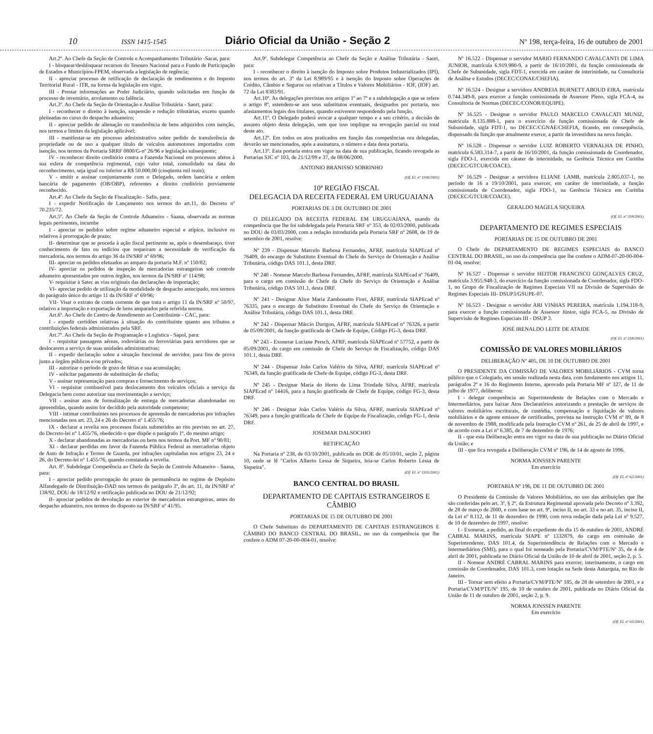10 ISSN 1415-1545 Diário Oficial da União - Seção 2 Nº 198, terça-feira, 16 de outubro de 2001
Art.2º. Ao Chefe da Seção de Controle e Acompanhamento Tributário -Sacat, para:
I - bloquear/desbloquear recursos do Tesouro Nacional para o Fundo de Participação de Estados e Municípios-FPEM, observada a legislação de regência;
II - apreciar processo de retificação de declaração de rendimentos e do Imposto Territorial Rural - ITR, na forma da legislação em vigor.
III - Prestar informações ao Poder Judiciário, quando solicitadas em função de processo de inventário, arrolamento ou falência.
Art.3º. Ao Chefe da Seção de Orientação e Análise Tributária - Saort, para:
I - reconhecer o direito à isenção, suspensão e redução tributárias, exceto quando pleiteadas no curso do despacho aduaneiro;
II - apreciar pedido de alienação ou transferência de bens adquiridos com isenção, nos termos e limites da legislação aplicável;
III - manifestar-se em processo administrativo sobre pedido de transferência de propriedade ou de uso a qualquer título de veículos automotores importados com isenção, nos termos da Portaria SRRF 0800/G-nº 26/96 e legislação subsequente;
IV - reconhecer direito creditório contra a Fazenda Nacional em processos afetos à sua esfera de competência regimental, cujo valor total, consolidado na data do reconhecimento, seja igual ou inferior a R$ 50.000,00 (cinqüenta mil reais);
V - emitir e assinar conjuntamente com o Delegado, ordem bancária e ordem bancária de pagamento (OB/OBP), referentes a direito creditório previamente reconhecido.
Art.4º. Ao Chefe da Seção de Fiscalização - Safis, para:
I - expedir Notificação de Lançamento nos termos do art.11, do Decreto nº 70.235/72.
Art.5º. Ao Chefe da Seção de Controle Aduaneiro - Saana, observada as normas legais pertinentes, incumbe
I - apreciar os pedidos sobre regime aduaneiro especial e atípico, inclusive os relativos à prorrogação de prazo;
II- determinar que se proceda à ação fiscal pertinente se, após o desembaraço, tiver conhecimento de fato ou indícios que requeiram a necessidade de verificação da mercadoria, nos termos do artigo 36 da IN/SRF nº 69/96;
III- apreciar os pedidos efetuados ao amparo da portaria M.F. nº 150/82;
IV- apreciar os pedidos de inspeção de mercadorias estrangeiras sob controle aduaneiro apresentados por outros órgãos, nos termos da IN/SRF nº 114/98;
V- requisitar à Satec as vias originais das declarações de importação;
VI- apreciar pedido de utilização da modalidade de despacho antecipado, nos termos do parágrafo único do artigo 11 da IN/SRF nº 69/96;
VII- Visar o extrato de conta corrente de que trata o artigo 11 da IN/SRF nº 50/97, relativo a importação e exportação de bens amparados pela referida norma.
Art.6º. Ao Chefe do Centro de Atendimento ao Contribuinte - CAC, para:
I - expedir certidões relativas à situação do contribuinte quanto aos tributos e contribuições federais administrados pela SRF.
Art.7º. Ao Chefe da Seção de Programação e Logística - Sapol, para:
I - requisitar passagens aéreas, rodoviárias ou ferroviárias para servidores que se deslocarem a serviço de suas unidades administrativas;
II - expedir declaração sobre a situação funcional de servidor, para fins de prova junto a órgãos públicos e/ou privados;
III - autorizar o período de gozo de férias e sua acumulação;
IV - solicitar pagamento de substituição de chefia;
V - assinar representação para compras e fornecimento de serviços;
VI - requisitar combustível para deslocamento dos veículos oficiais a serviço da Delegacia bem como autorizar sua movimentação a serviço;
VII - assinar atos de formalização de entrega de mercadorias abandonadas ou apreendidas, quando assim for decidido pela autoridade competente;
VIII - intimar contribuintes nos processos de apreensão de mercadorias por infrações mencionadas nos art. 23, 24 e 26 do Decreto nº 1.455/76;
IX - declarar a revelia nos processos fiscais submetidos ao rito previsto no art. 27, do Decreto-lei nº 1.455/76, obedecido o que dispõe o parágrafo 1º, do mesmo artigo;
X - declarar abandonadas as mercadorias ou bens nos termos da Port. MF nº 90/81;
XI - declarar perdidas em favor da Fazenda Pública Federal as mercadorias objeto de Auto de Infração e Termo de Guarda, por infrações capituladas nos artigos 23, 24 e 26, do Decreto-lei nº 1.455/76, quando constatada a revelia.
Art. 8º. Subdelegar Competência ao Chefe da Seção de Controle Aduaneiro - Saana, para:
I - apreciar pedido prorrogação do prazo de permanência no regime de Depósito Alfandegado de Distribuição-DAD nos termos do parágrafo 3º, do art. 11, da IN/SRF nº 138/92, DOU de 18/12/92 e retificação publicada no DOU de 21/12/92;
II- apreciar pedidos de devolução ao exterior de mercadorias estrangeiras, antes do despacho aduaneiro, nos termos do disposto na IN/SRF nº 41/95.
Art.9º. Subdelegar Competência ao Chefe da Seção e Análise Tributária - Saort, para:
I - reconhecer o direito à isenção do Imposto sobre Produtos Industrializados (IPI), nos termos do art. 3º da Lei 8.989/95 e à isenção do Imposto sobre Operações de Crédito, Câmbio e Seguros ou relativas a Títulos e Valores Mobiliários - IOF, (IOF) art. 72 da Lei 8383/91.
Art.10º. As delegações previstas nos artigos 1º ao 7º e a subdelegação a que se refere o artigo 8º, estendem-se aos seus substitutos eventuais, designados por portaria, nos afastamentos legais dos titulares, quando estiverem respondendo pela função.
Art.11º. O Delegado poderá avocar a qualquer tempo e a seu critério, a decisão de assunto objeto desta delegação, sem que isso implique na revogação parcial ou total deste ato.
Art.12º. Em todos os atos praticados em função das competências ora delegadas, deverão ser mencionados, após a assinatura, o número e data desta portaria.
Art.13º. Esta portaria entra em vigor na data de sua publicação, ficando revogada as Portarias SJC nº 103, de 21/12/99 e 37, de 08/06/2000.
ANTONIO BRANISSO SOBRINHO
(Of. El. nº 1100/2001)
10ª REGIÃO FISCAL
DELEGACIA DA RECEITA FEDERAL EM URUGUAIANA
PORTARIAS DE 3 DE OUTUBRO DE 2001
O DELEGADO DA RECEITA FEDERAL EM URUGUAIANA, usando da competência que lhe foi subdelegada pela Portaria SRF nº 353, de 02/03/2000, publicada no DOU de 03/03/2000, com a redação introduzida pela Portaria SRF nº 2608, de 19 de setembro de 2001, resolve:
Nº 239 - Dispensar Marcelo Barbosa Fernandes, AFRF, matrícula SIAPEcad nº 76409, do encargo de Substituto Eventual do Chefe do Serviço de Orientação e Análise Tributária, código DAS 101.1, desta DRF.
Nº 240 - Nomear Marcelo Barbosa Fernandes, AFRF, matrícula SIAPEcad nº 76409, para o cargo em comissão de Chefe da Chefe do Serviço de Orientação e Análise Tributária, código DAS 101.1, desta DRF.
Nº 241 - Designar Alice Maria Zambonatto Fiori, AFRF, matrícula SIAPEcad nº 76335, para o encargo de Substituto Eventual do Chefe do Serviço de Orientação e Análise Tributária, código DAS 101.1, desta DRF.
Nº 242 - Dispensar Márcio Durigon, AFRF, matrícula SIAPEcad nº 76326, a partir de 05/09/2001, da função gratificada de Chefe de Equipe, Código FG-3, desta DRF.
Nº 243 - Exonerar Luciane Persch, AFRF, matrícula SIAPEcad nº 57752, a partir de 05/09/2001, do cargo em comissão de Chefe do Serviço de Fiscalização, código DAS 101.1, desta DRF.
Nº 244 - Dispensar João Carlos Valério da Silva, AFRF, matrícula SIAPEcad nº 76349, da função gratificada de Chefe de Equipe, código FG-3, desta DRF.
Nº 245 - Designar Maria do Horto de Lima Trindade Silva, AFRF, matrícula SIAPEcad nº 14416, para a função gratificada de Chefe de Equipe, código FG-3, desta DRF.
Nº 246 - Designar João Carlos Valério da Silva, AFRF, matrícula SIAPEcad nº 76349, para a função gratificada de Chefe de Equipe de Fiscalização, código FG-1, desta DRF.
JOSEMAR DALSOCHIO
RETIFICAÇÃO
Na Portaria nº 238, de 03/10/2001, publicada no DOE de 05/10/01, seção 2, página 10, onde se lê "Carlos Alberto Lessa de Siqueira, leia-se Carlos Roberto Lessa de Siqueira".
(Of. El. nº 1105/2001)
BANCO CENTRAL DO BRASIL
DEPARTAMENTO DE CAPITAIS ESTRANGEIROS E CÂMBIO
PORTARIAS DE 15 DE OUTUBRO DE 2001
O Chefe Substituto do DEPARTAMENTO DE CAPITAIS ESTRANGEIROS E CÂMBIO DO BANCO CENTRAL DO BRASIL, no uso da competência que lhe confere o ADM 07-20-00-004-01, resolve:
Nº 16.522 - Dispensar o servidor MARIO FERNANDO CAVALCANTI DE LIMA JUNIOR, matrícula 6.919.980-9, a partir de 16/10/2001, da função comissionada de Chefe de Subunidade, sigla FDT-1, exercida em caráter de interinidade, na Consultoria de Análise e Estudos (DECEC/CONAE/CHEFIA).
Nº 16.524 - Designar a servidora ANDREIA BURNETT ABOUD EIRA, matrícula 0.744.349-8, para exercer a função comissionada de Assessor Pleno, sigla FCA-4, na Consultoria de Normas (DECEC/CONOR/EQUIPE).
Nº 16.525 - Designar o servidor PAULO MARCELO CAVALCATI MUNIZ, matrícula 8.135.888-1, para o exercício da função comissionada de Chefe de Subunidade, sigla FDT-1, no DECEC/CGNAE/CHEFIA, ficando, em consequência, dispensado da função que atualmente exerce, a partir da investidura na nova função.
Nº 16.528 - Dispensar o servidor LUIZ ROBERTO VERNALHA DE PINHO, matrícula 6.583.314-7, a partir de 16/10/2001, da função comissionada de Coordenador, sigla FDO-1, exercida em cárater de interinidade, na Gerência Técnica em Curitiba (DECEC/GTCUR/COACE).
Nº 16.529 - Designar a servidora ELIANE LAMB, matrícula 2.805.037-1, no período de 16 a 19/10/2001, para exercer, em caráter de interinidade, a função comissionada de Coordenador, sigla FDO-1, na Gerência Técnica em Curitiba (DECEC/GTCUR/COACE).
GERALDO MAGELA SIQUEIRA
(Of. El. nº 318/2001)
DEPARTAMENTO DE REGIMES ESPECIAIS
PORTARIAS DE 15 DE OUTUBRO DE 2001
O Chefe do DEPARTAMENTO DE REGIMES ESPECIAIS do BANCO CENTRAL DO BRASIL, no uso da competência que lhe confere o ADM-07-20-00-004-01-04, resolve:
Nº 16.527 - Dispensar o servidor HEITOR FRANCISCO GONÇALVES CRUZ, matrícula 3.955.948-3, do exercício da função comissionada de Coordenador, sigla FDO-1, no Grupo de Fiscalização de Regimes Especiais VII na Divisão de Supervisão de Regimes Especiais III- DSUP3/GSUPE-07.
Nº 16.523 - Designar o servidor ARI VINHAS PEREIRA, matrícula 1.194.118-9, para exercer a função comissionada de Assessor Júnior, sigla FCA-5, na Divisão de Supervisão de Regimes Especiais III - DSUP 3.
JOSÉ IRENALDO LEITE DE ATAIDE
(Of. El. nº 318/2001)
COMISSÃO DE VALORES MOBILIÁRIOS
DELIBERAÇÃO Nº 405, DE 10 DE OUTUBRO DE 2001
O PRESIDENTE DA COMISSÃO DE VALORES MOBILIÁRIOS - CVM torna público que o Colegiado, em sessão realizada nesta data, com fundamento nos artigos 11, parágrafos 2º e 16 do Regimento Interno, aprovado pela Portaria MF nº 327, de 11 de julho de 1977, deliberou:
I - delegar competência ao Superintendente de Relações com o Mercado e Intermediários, para baixar Atos Declaratórios autorizando a prestação de serviços de valores mobiliários escriturais, de custódia, compensação e liquidação de valores mobiliários e de agente emissor de certificados, prevista na Instrução CVM nº 89, de 8 de novembro de 1988, modificada pela Instrução CVM nº 261, de 25 de abril de 1997, e de acordo com a Lei nº 6.385, de 7 de dezembro de 1976;
II - que esta Deliberação entra em vigor na data de sua publicação no Diário Oficial da União; e
III - que fica revogada a Deliberação CVM nº 196, de 14 de agosto de 1996.
NORMA JONSSEN PARENTE
Em exercício
(Of. El. nº 62/2001)
PORTARIA Nº 196, DE 11 DE OUTUBRO DE 2001
O Presidente da Comissão de Valores Mobiliários, no uso das atribuições que lhe são conferidas pelo art. 3º, § 2º, da Estrutura Regimental aprovada pelo Decreto nº 3.392, de 28 de março de 2000, e com base no art. 9º, inciso II, no art. 33 e no art. 35, inciso II, da Lei nº 8.112, de 11 de dezembro de 1990, com nova redação dada pela Lei nº 9.527, de 10 de dezembro de 1997, resolve:
I - Exonerar, a pedido, ao final do expediente do dia 15 de outubro de 2001, ANDRÉ CABRAL MARINS, matrícula SIAPE nº 1332879, do cargo em comissão de Superintendente, DAS 101.4, da Superintendência de Relações com o Mercado e Intermediários (SMI), para o qual foi nomeado pela Portaria/CVM/PTE/Nº 35, de 4 de abril de 2001, publicada no Diário Oficial da União de 10 de abril de 2001, seção 2, p. 5.
II - Nomear ANDRÉ CABRAL MARINS para exercer, interinamente, o cargo em comissão de Coordenador, DAS 101.3, com lotação na Sede desta Autarquia, no Rio de Janeiro.
III - Tornar sem efeito a Portaria/CVM/PTE/Nº 185, de 28 de setembro de 2001, e a Portaria/CVM/PTE/Nº 195, de 10 de outubro de 2001, publicada no Diário Oficial da União de 11 de outubro de 2001, seção 2, p. 9.
NORMA JONSSEN PARENTE
Em exercício
(Of. El. nº 63/2001)